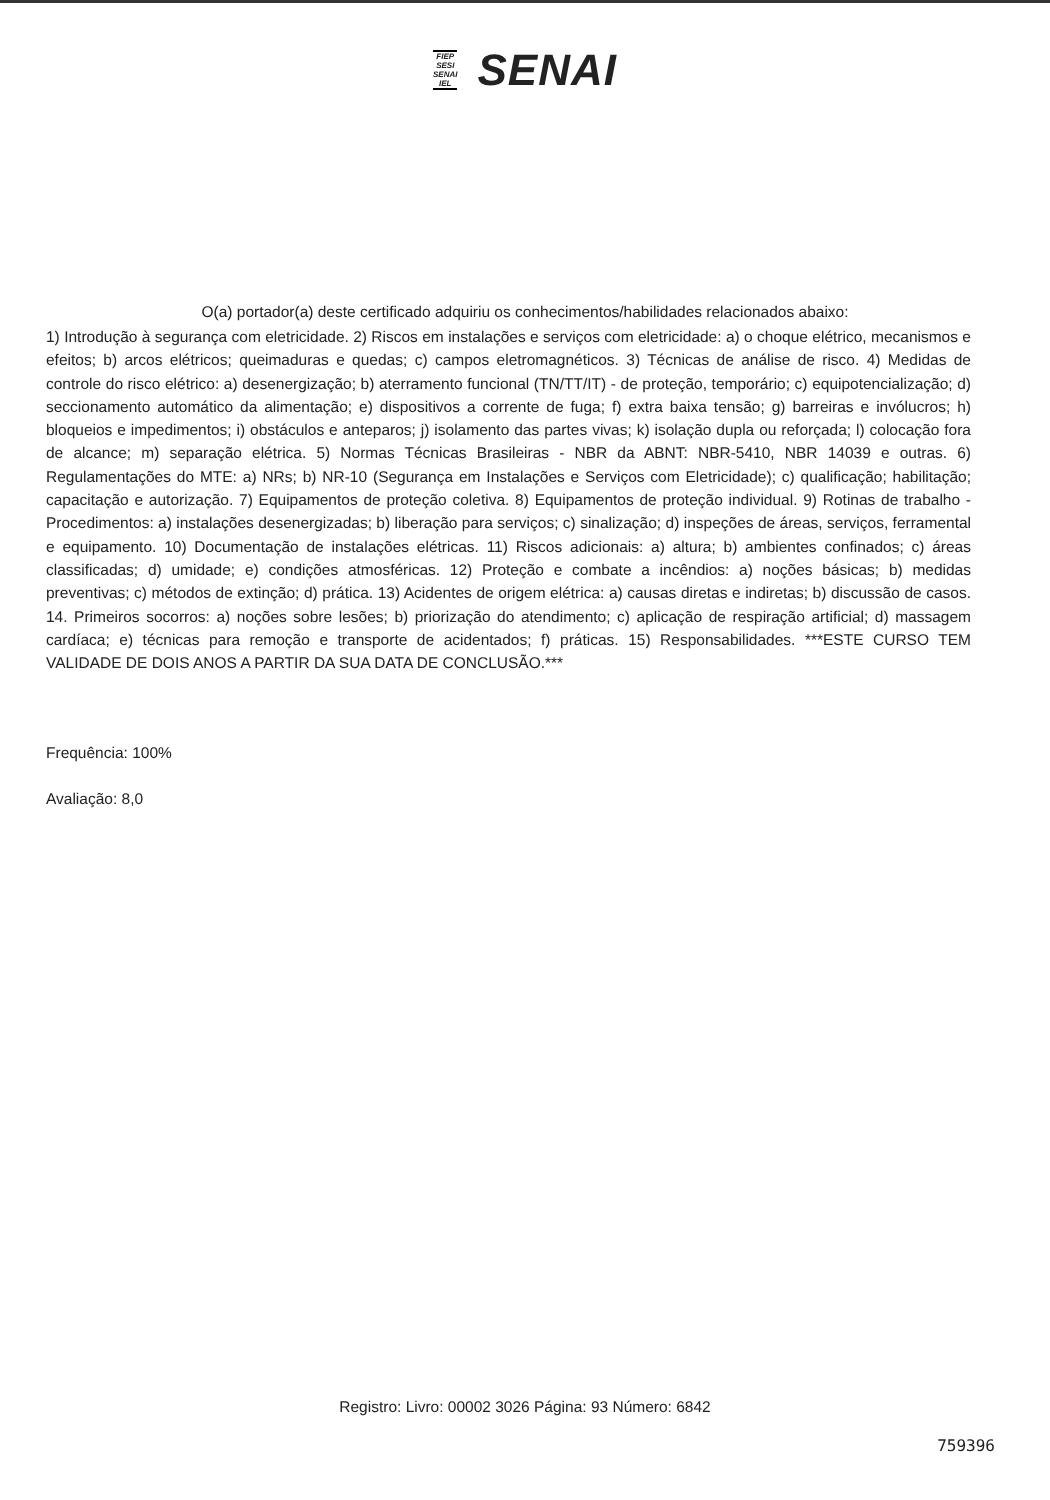FIEP
SESI
SENAI
IEL
SENAI
O(a) portador(a) deste certificado adquiriu os conhecimentos/habilidades relacionados abaixo:
1) Introdução à segurança com eletricidade. 2) Riscos em instalações e serviços com eletricidade: a) o choque elétrico, mecanismos e efeitos; b) arcos elétricos; queimaduras e quedas; c) campos eletromagnéticos. 3) Técnicas de análise de risco. 4) Medidas de controle do risco elétrico: a) desenergização; b) aterramento funcional (TN/TT/IT) - de proteção, temporário; c) equipotencialização; d) seccionamento automático da alimentação; e) dispositivos a corrente de fuga; f) extra baixa tensão; g) barreiras e invólucros; h) bloqueios e impedimentos; i) obstáculos e anteparos; j) isolamento das partes vivas; k) isolação dupla ou reforçada; l) colocação fora de alcance; m) separação elétrica. 5) Normas Técnicas Brasileiras - NBR da ABNT: NBR-5410, NBR 14039 e outras. 6) Regulamentações do MTE: a) NRs; b) NR-10 (Segurança em Instalações e Serviços com Eletricidade); c) qualificação; habilitação; capacitação e autorização. 7) Equipamentos de proteção coletiva. 8) Equipamentos de proteção individual. 9) Rotinas de trabalho - Procedimentos: a) instalações desenergizadas; b) liberação para serviços; c) sinalização; d) inspeções de áreas, serviços, ferramental e equipamento. 10) Documentação de instalações elétricas. 11) Riscos adicionais: a) altura; b) ambientes confinados; c) áreas classificadas; d) umidade; e) condições atmosféricas. 12) Proteção e combate a incêndios: a) noções básicas; b) medidas preventivas; c) métodos de extinção; d) prática. 13) Acidentes de origem elétrica: a) causas diretas e indiretas; b) discussão de casos. 14. Primeiros socorros: a) noções sobre lesões; b) priorização do atendimento; c) aplicação de respiração artificial; d) massagem cardíaca; e) técnicas para remoção e transporte de acidentados; f) práticas. 15) Responsabilidades. ***ESTE CURSO TEM VALIDADE DE DOIS ANOS A PARTIR DA SUA DATA DE CONCLUSÃO.***
Frequência: 100%
Avaliação: 8,0
Registro: Livro: 00002 3026 Página: 93 Número: 6842
759396